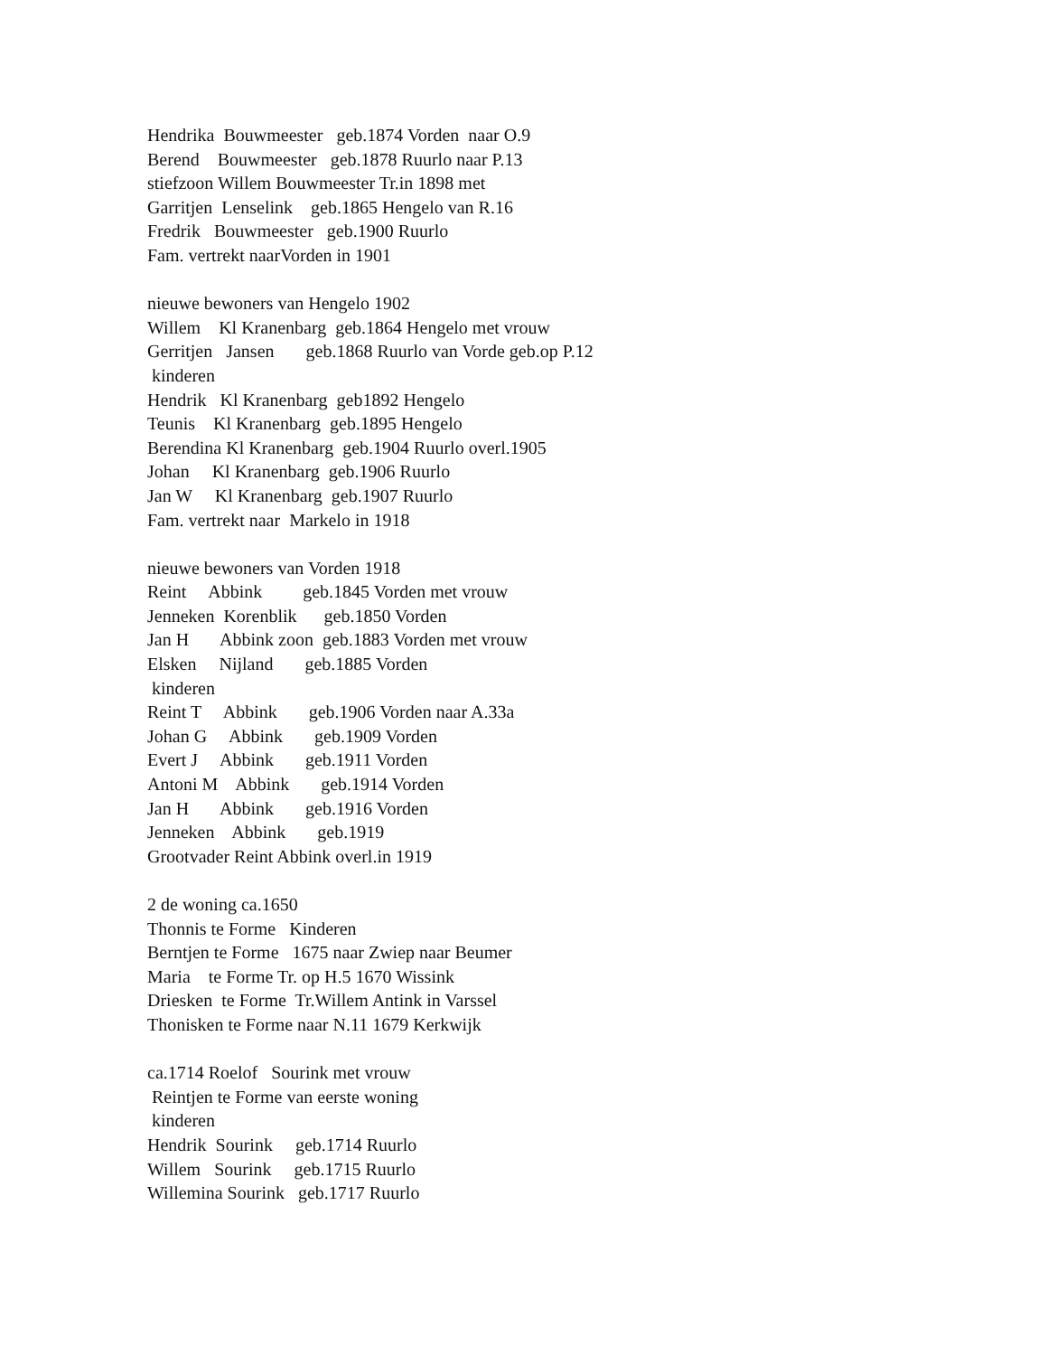Hendrika Bouwmeester geb.1874 Vorden naar O.9
Berend Bouwmeester geb.1878 Ruurlo naar P.13
stiefzoon Willem Bouwmeester Tr.in 1898 met
Garritjen Lenselink geb.1865 Hengelo van R.16
Fredrik Bouwmeester geb.1900 Ruurlo
Fam. vertrekt naarVorden in 1901
nieuwe bewoners van Hengelo 1902
Willem Kl Kranenbarg geb.1864 Hengelo met vrouw
Gerritjen Jansen geb.1868 Ruurlo van Vorde geb.op P.12
kinderen
Hendrik Kl Kranenbarg geb1892 Hengelo
Teunis Kl Kranenbarg geb.1895 Hengelo
Berendina Kl Kranenbarg geb.1904 Ruurlo overl.1905
Johan Kl Kranenbarg geb.1906 Ruurlo
Jan W Kl Kranenbarg geb.1907 Ruurlo
Fam. vertrekt naar Markelo in 1918
nieuwe bewoners van Vorden 1918
Reint Abbink geb.1845 Vorden met vrouw
Jenneken Korenblik geb.1850 Vorden
Jan H Abbink zoon geb.1883 Vorden met vrouw
Elsken Nijland geb.1885 Vorden
kinderen
Reint T Abbink geb.1906 Vorden naar A.33a
Johan G Abbink geb.1909 Vorden
Evert J Abbink geb.1911 Vorden
Antoni M Abbink geb.1914 Vorden
Jan H Abbink geb.1916 Vorden
Jenneken Abbink geb.1919
Grootvader Reint Abbink overl.in 1919
2 de woning ca.1650
Thonnis te Forme Kinderen
Berntjen te Forme 1675 naar Zwiep naar Beumer
Maria te Forme Tr. op H.5 1670 Wissink
Driesken te Forme Tr.Willem Antink in Varssel
Thonisken te Forme naar N.11 1679 Kerkwijk
ca.1714 Roelof Sourink met vrouw
Reintjen te Forme van eerste woning
kinderen
Hendrik Sourink geb.1714 Ruurlo
Willem Sourink geb.1715 Ruurlo
Willemina Sourink geb.1717 Ruurlo